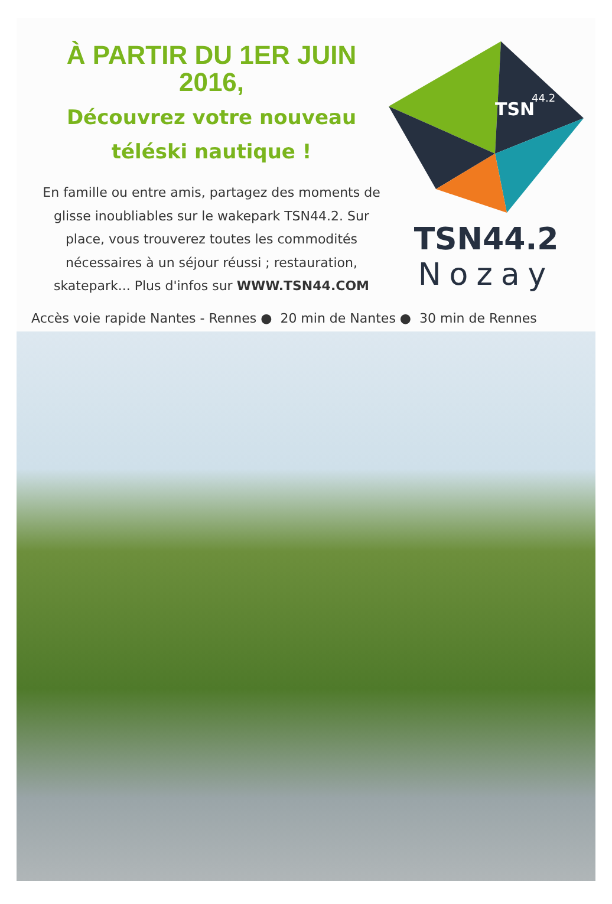À PARTIR DU 1ER JUIN 2016,
Découvrez votre nouveau
téléski nautique !
En famille ou entre amis, partagez des moments de glisse inoubliables sur le wakepark TSN44.2. Sur place, vous trouverez toutes les commodités nécessaires à un séjour réussi ; restauration, skatepark... Plus d'infos sur WWW.TSN44.COM
TSN
44.2
TSN44.2
Nozay
Accès voie rapide Nantes - Rennes ● 20 min de Nantes ● 30 min de Rennes